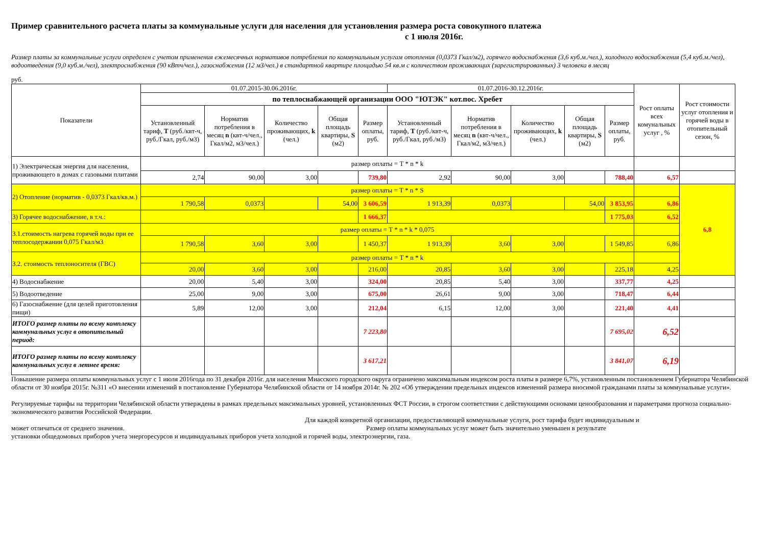Пример сравнительного расчета платы за коммунальные услуги для населения для установления размера роста совокупного платежа
с 1 июля 2016г.
Размер платы за коммунальные услуги определен с учетом применения ежемесячных нормативов потребления по коммунальным услугам отопления (0,0373 Гкал/м2), горячего водоснабжения (3,6 куб.м./чел.), холодного водоснабжения (5,4 куб.м./чел), водоотведения (9,0 куб.м./чел), электроснабжения (90 кВтч/чел.), газоснабжения (12 м3/чел.) в стандартной квартире площадью 54 кв.м с количеством проживающих (зарегистрированных) 3 человека в месяц
руб.
| Показатели | 01.07.2015-30.06.2016г. | | | | | 01.07.2016-30.12.2016г. | | | | | Рост оплаты всех комунальных услуг , % | Рост стоимости услуг отопления и горячей воды в отопительный сезон, % |
| --- | --- | --- | --- | --- | --- | --- | --- | --- | --- | --- | --- | --- |
| | по теплоснабжающей организации ООО "ЮТЭК" кот.пос. Хребет | | | | | | | | | | | |
| | Установленный тариф, T (руб./квт-ч, руб./Гкал, руб./м3) | Норматив потребления в месяц n (квт-ч/чел., Гкал/м2, м3/чел.) | Количество проживающих, k (чел.) | Общая площадь квартиры, S (м2) | Размер оплаты, руб. | Установленный тариф, T (руб./квт-ч, руб./Гкал, руб./м3) | Норматив потребления в месяц n (квт-ч/чел., Гкал/м2, м3/чел.) | Количество проживающих, k (чел.) | Общая площадь квартиры, S (м2) | Размер оплаты, руб. | | |
| 1) Электрическая энергия для населения, проживающего в домах с газовыми плитами | размер оплаты = T * n * k | | | | | | | | | | | |
| | 2,74 | 90,00 | 3,00 | | 739,80 | 2,92 | 90,00 | 3,00 | | 788,40 | 6,57 | |
| 2) Отопление (норматив - 0,0373 Гкал/кв.м.) | размер оплаты = T * n * S | | | | | | | | | | | 6,8 |
| | 1 790,58 | 0,0373 | | 54,00 | 3 606,59 | 1 913,39 | 0,0373 | | 54,00 | 3 853,95 | 6,86 | |
| 3) Горячее водоснабжение, в т.ч.: | | | | | 1 666,37 | | | | | 1 775,03 | 6,52 | |
| 3.1.стоимость нагрева горячей воды при ее теплосодержании 0,075 Гкал/м3 | размер оплаты = T * n * k * 0,075 | | | | | | | | | | | |
| | 1 790,58 | 3,60 | 3,00 | | 1 450,37 | 1 913,39 | 3,60 | 3,00 | | 1 549,85 | 6,86 | |
| 3.2. стоимость теплоносителя (ГВС) | размер оплаты = T * n * k | | | | | | | | | | | |
| | 20,00 | 3,60 | 3,00 | | 216,00 | 20,85 | 3,60 | 3,00 | | 225,18 | 4,25 | |
| 4) Водоснабжение | 20,00 | 5,40 | 3,00 | | 324,00 | 20,85 | 5,40 | 3,00 | | 337,77 | 4,25 | |
| 5) Водоотведение | 25,00 | 9,00 | 3,00 | | 675,00 | 26,61 | 9,00 | 3,00 | | 718,47 | 6,44 | |
| 6) Газоснабжение (для целей приготовления пищи) | 5,89 | 12,00 | 3,00 | | 212,04 | 6,15 | 12,00 | 3,00 | | 221,40 | 4,41 | |
| ИТОГО размер платы по всему комплексу коммунальных услуг в отопительный период: | | | | | 7 223,80 | | | | | 7 695,02 | 6,52 | |
| ИТОГО размер платы по всему комплексу коммунальных услуг в летнее время: | | | | | 3 617,21 | | | | | 3 841,07 | 6,19 | |
Повышение размера оплаты коммунальных услуг с 1 июля 2016года по 31 декабря 2016г. для населения Миасского городского округа ограничено максимальным индексом роста платы в размере 6,7%, установленным постановлением Губернатора Челябинской области от 30 ноября 2015г. №311 «О внесении изменений в постановление Губернатора Челябинской области от 14 ноября 2014г. № 202 «Об утверждении предельных индексов изменений размера вносимой гражданами платы за коммунальные услуги».
Регулируемые тарифы на территории Челябинской области утверждены в рамках предельных максимальных уровней, установленных ФСТ России, в строгом соответствии с действующими основами ценообразования и параметрами прогноза социально-экономического развития Российской Федерации.
Для каждой конкретной организации, предоставляющей коммунальные услуги, рост тарифа будет индивидуальным и
может отличаться от среднего значения. Размер оплаты коммунальных услуг может быть значительно уменьшен в результате
установки общедомовых приборов учета энергоресурсов и индивидуальных приборов учета холодной и горячей воды, электроэнергии, газа.